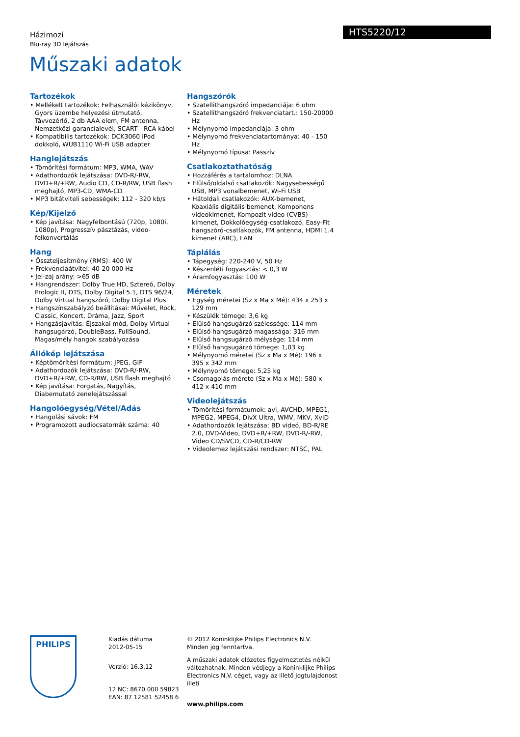Házimozi
Blu-ray 3D lejátszás
HTS5220/12
Műszaki adatok
Tartozékok
• Mellékelt tartozékok: Felhasználói kézikönyv, Gyors üzembe helyezési útmutató, Távvezérlő, 2 db AAA elem, FM antenna, Nemzetközi garancialevél, SCART - RCA kábel
• Kompatibilis tartozékok: DCK3060 iPod dokkoló, WUB1110 Wi-Fi USB adapter
Hanglejátszás
• Tömörítési formátum: MP3, WMA, WAV
• Adathordozók lejátszása: DVD-R/-RW, DVD+R/+RW, Audio CD, CD-R/RW, USB flash meghajtó, MP3-CD, WMA-CD
• MP3 bitátviteli sebességek: 112 - 320 kb/s
Kép/Kijelző
• Kép javítása: Nagyfelbontású (720p, 1080i, 1080p), Progresszív pásztázás, video-felkonvertálás
Hang
• Összteljesítmény (RMS): 400 W
• Frekvenciaátvitel: 40-20 000 Hz
• Jel-zaj arány: >65 dB
• Hangrendszer: Dolby True HD, Sztereó, Dolby Prologic II, DTS, Dolby Digital 5.1, DTS 96/24, Dolby Virtual hangszóró, Dolby Digital Plus
• Hangszínszabályzó beállításai: Művelet, Rock, Classic, Koncert, Dráma, Jazz, Sport
• Hangzásjavítás: Éjszakai mód, Dolby Virtual hangsugárzó, DoubleBass, FullSound, Magas/mély hangok szabályozása
Állókép lejátszása
• Képtömörítési formátum: JPEG, GIF
• Adathordozók lejátszása: DVD-R/-RW, DVD+R/+RW, CD-R/RW, USB flash meghajtó
• Kép javítása: Forgatás, Nagyítás, Diabemutató zenelejátszással
Hangolóegység/Vétel/Adás
• Hangolási sávok: FM
• Programozott audiocsatornák száma: 40
Hangszórók
• Szatellithangszóró impedanciája: 6 ohm
• Szatellithangszóró frekvenciatart.: 150-20000 Hz
• Mélynyomó impedanciája: 3 ohm
• Mélynyomó frekvenciatartománya: 40 - 150 Hz
• Mélynyomó típusa: Passzív
Csatlakoztathatóság
• Hozzáférés a tartalomhoz: DLNA
• Elülső/oldalsó csatlakozók: Nagysebességű USB, MP3 vonalbemenet, Wi-Fi USB
• Hátoldali csatlakozók: AUX-bemenet, Koaxiális digitális bemenet, Komponens videokimenet, Kompozit video (CVBS) kimenet, Dokkolóegység-csatlakozó, Easy-Fit hangszóró-csatlakozók, FM antenna, HDMI 1.4 kimenet (ARC), LAN
Táplálás
• Tápegység: 220-240 V, 50 Hz
• Készenléti fogyasztás: < 0,3 W
• Áramfogyasztás: 100 W
Méretek
• Egység méretei (Sz x Ma x Mé): 434 x 253 x 129 mm
• Készülék tömege: 3,6 kg
• Elülső hangsugárzó szélessége: 114 mm
• Elülső hangsugárzó magassága: 316 mm
• Elülső hangsugárzó mélysége: 114 mm
• Elülső hangsugárzó tömege: 1,03 kg
• Mélynyomó méretei (Sz x Ma x Mé): 196 x 395 x 342 mm
• Mélynyomó tömege: 5,25 kg
• Csomagolás mérete (Sz x Ma x Mé): 580 x 412 x 410 mm
Videolejátszás
• Tömörítési formátumok: avi, AVCHD, MPEG1, MPEG2, MPEG4, DivX Ultra, WMV, MKV, XviD
• Adathordozók lejátszása: BD videó, BD-R/RE 2.0, DVD-Video, DVD+R/+RW, DVD-R/-RW, Video CD/SVCD, CD-R/CD-RW
• Videolemez lejátszási rendszer: NTSC, PAL
PHILIPS
Kiadás dátuma
2012-05-15
Verzió: 16.3.12
12 NC: 8670 000 59823
EAN: 87 12581 52458 6
© 2012 Koninklijke Philips Electronics N.V.
Minden jog fenntartva.
A műszaki adatok előzetes figyelmeztetés nélkül változhatnak. Minden védjegy a Koninklijke Philips Electronics N.V. céget, vagy az illető jogtulajdonost illeti
www.philips.com